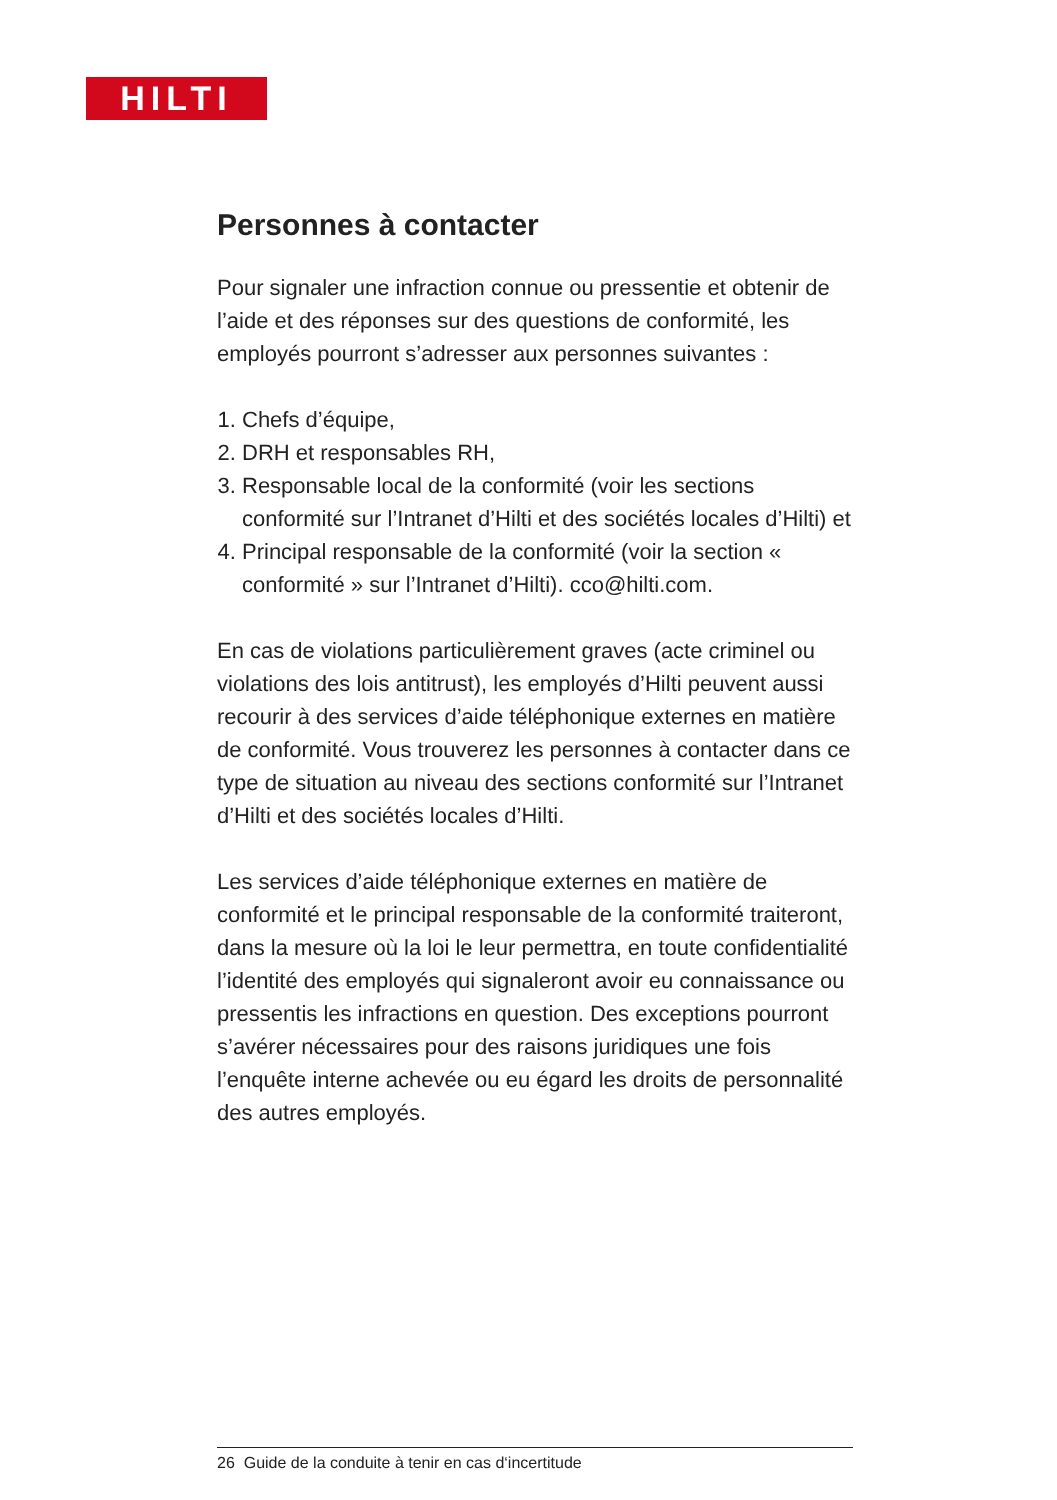HILTI
Personnes à contacter
Pour signaler une infraction connue ou pressentie et obtenir de l’aide et des réponses sur des questions de conformité, les employés pourront s’adresser aux personnes suivantes :
1. Chefs d’équipe,
2. DRH et responsables RH,
3. Responsable local de la conformité (voir les sections conformité sur l’Intranet d’Hilti et des sociétés locales d’Hilti) et
4. Principal responsable de la conformité (voir la section « conformité » sur l’Intranet d’Hilti). cco@hilti.com.
En cas de violations particulièrement graves (acte criminel ou violations des lois antitrust), les employés d’Hilti peuvent aussi recourir à des services d’aide téléphonique externes en matière de conformité. Vous trouverez les personnes à contacter dans ce type de situation au niveau des sections conformité sur l’Intranet d’Hilti et des sociétés locales d’Hilti.
Les services d’aide téléphonique externes en matière de conformité et le principal responsable de la conformité traiteront, dans la mesure où la loi le leur permettra, en toute confidentialité l’identité des employés qui signaleront avoir eu connaissance ou pressentis les infractions en question. Des exceptions pourront s’avérer nécessaires pour des raisons juridiques une fois l’enquête interne achevée ou eu égard les droits de personnalité des autres employés.
26 Guide de la conduite à tenir en cas d‘incertitude